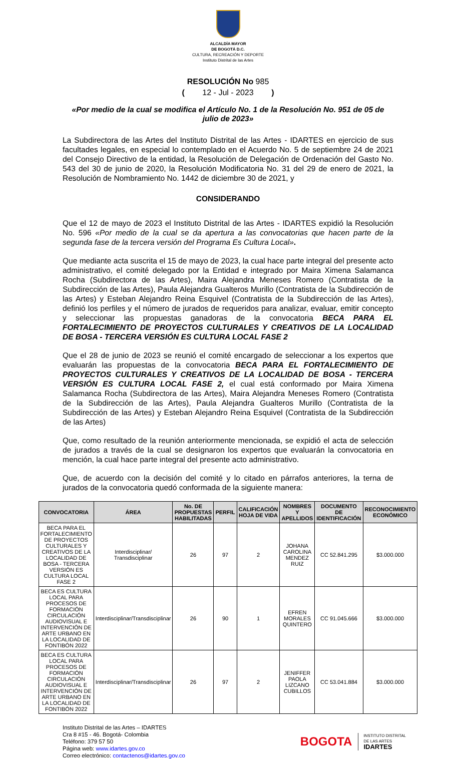ALCALDÍA MAYOR
DE BOGOTÁ D.C.
CULTURA, RECREACIÓN Y DEPORTE
Instituto Distrital de las Artes
RESOLUCIÓN No 985
( 12 - Jul - 2023 )
«Por medio de la cual se modifica el Artículo No. 1 de la Resolución No. 951 de 05 de julio de 2023»
La Subdirectora de las Artes del Instituto Distrital de las Artes - IDARTES en ejercicio de sus facultades legales, en especial lo contemplado en el Acuerdo No. 5 de septiembre 24 de 2021 del Consejo Directivo de la entidad, la Resolución de Delegación de Ordenación del Gasto No. 543 del 30 de junio de 2020, la Resolución Modificatoria No. 31 del 29 de enero de 2021, la Resolución de Nombramiento No. 1442 de diciembre 30 de 2021, y
CONSIDERANDO
Que el 12 de mayo de 2023 el Instituto Distrital de las Artes - IDARTES expidió la Resolución No. 596 «Por medio de la cual se da apertura a las convocatorias que hacen parte de la segunda fase de la tercera versión del Programa Es Cultura Local».
Que mediante acta suscrita el 15 de mayo de 2023, la cual hace parte integral del presente acto administrativo, el comité delegado por la Entidad e integrado por Maira Ximena Salamanca Rocha (Subdirectora de las Artes), Maira Alejandra Meneses Romero (Contratista de la Subdirección de las Artes), Paula Alejandra Gualteros Murillo (Contratista de la Subdirección de las Artes) y Esteban Alejandro Reina Esquivel (Contratista de la Subdirección de las Artes), definió los perfiles y el número de jurados de requeridos para analizar, evaluar, emitir concepto y seleccionar las propuestas ganadoras de la convocatoria BECA PARA EL FORTALECIMIENTO DE PROYECTOS CULTURALES Y CREATIVOS DE LA LOCALIDAD DE BOSA - TERCERA VERSIÓN ES CULTURA LOCAL FASE 2
Que el 28 de junio de 2023 se reunió el comité encargado de seleccionar a los expertos que evaluarán las propuestas de la convocatoria BECA PARA EL FORTALECIMIENTO DE PROYECTOS CULTURALES Y CREATIVOS DE LA LOCALIDAD DE BOSA - TERCERA VERSIÓN ES CULTURA LOCAL FASE 2, el cual está conformado por Maira Ximena Salamanca Rocha (Subdirectora de las Artes), Maira Alejandra Meneses Romero (Contratista de la Subdirección de las Artes), Paula Alejandra Gualteros Murillo (Contratista de la Subdirección de las Artes) y Esteban Alejandro Reina Esquivel (Contratista de la Subdirección de las Artes)
Que, como resultado de la reunión anteriormente mencionada, se expidió el acta de selección de jurados a través de la cual se designaron los expertos que evaluarán la convocatoria en mención, la cual hace parte integral del presente acto administrativo.
Que, de acuerdo con la decisión del comité y lo citado en párrafos anteriores, la terna de jurados de la convocatoria quedó conformada de la siguiente manera:
| CONVOCATORIA | ÁREA | No. DE PROPUESTAS HABILITADAS | PERFIL | CALIFICACIÓN HOJA DE VIDA | NOMBRES Y APELLIDOS | DOCUMENTO DE IDENTIFICACIÓN | RECONOCIMIENTO ECONÓMICO |
| --- | --- | --- | --- | --- | --- | --- | --- |
| BECA PARA EL FORTALECIMIENTO DE PROYECTOS CULTURALES Y CREATIVOS DE LA LOCALIDAD DE BOSA - TERCERA VERSIÓN ES CULTURA LOCAL FASE 2 | Interdisciplinar/ Transdisciplinar | 26 | 97 | 2 | JOHANA CAROLINA MENDEZ RUIZ | CC 52.841.295 | $3.000.000 |
| BECA ES CULTURA LOCAL PARA PROCESOS DE FORMACIÓN CIRCULACIÓN AUDIOVISUAL E INTERVENCIÓN DE ARTE URBANO EN LA LOCALIDAD DE FONTIBÓN 2022 | Interdisciplinar/Transdisciplinar | 26 | 90 | 1 | EFREN MORALES QUINTERO | CC 91.045.666 | $3.000.000 |
| BECA ES CULTURA LOCAL PARA PROCESOS DE FORMACIÓN CIRCULACIÓN AUDIOVISUAL E INTERVENCIÓN DE ARTE URBANO EN LA LOCALIDAD DE FONTIBÓN 2022 | Interdisciplinar/Transdisciplinar | 26 | 97 | 2 | JENIFFER PAOLA LIZCANO CUBILLOS | CC 53.041.884 | $3.000.000 |
Instituto Distrital de las Artes – IDARTES
Cra 8 #15 - 46. Bogotá- Colombia
Teléfono: 379 57 50
Página web: www.idartes.gov.co
Correo electrónico: contactenos@idartes.gov.co
BOGOTA INSTITUTO DISTRITAL
DE LAS ARTES
IDARTES